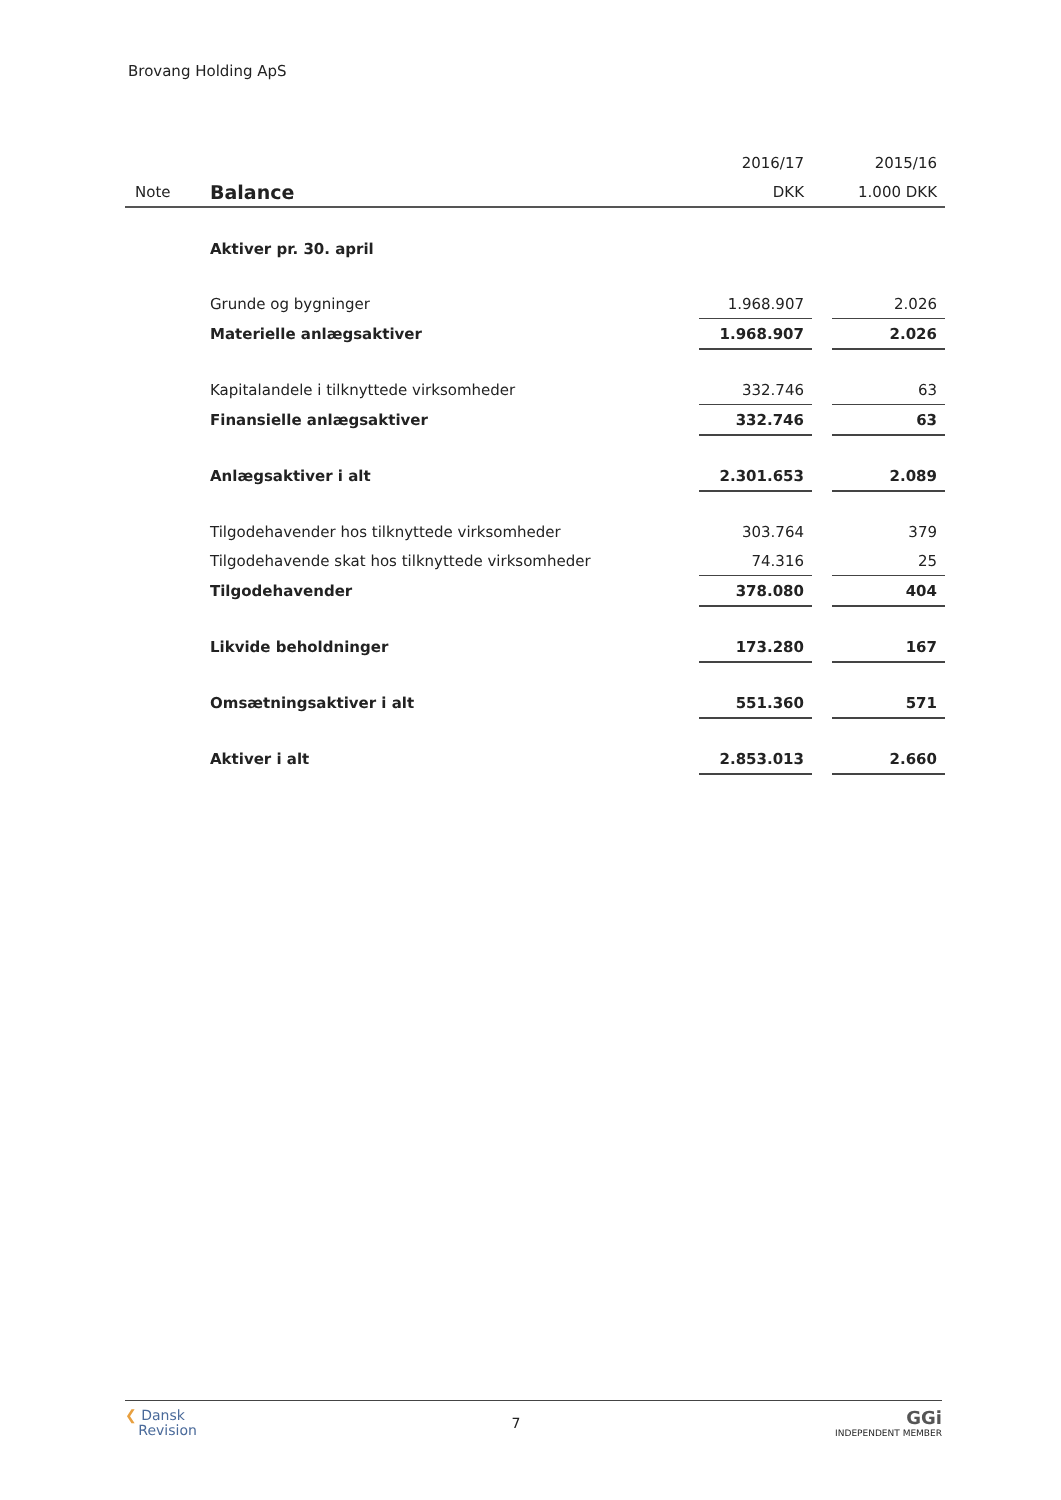Brovang Holding ApS
| | | 2016/17 | | 2015/16 |
| --- | --- | --- | --- | --- |
| Note | Balance | DKK | | 1.000 DKK |
| | Aktiver pr. 30. april | | | |
| | Grunde og bygninger | 1.968.907 | | 2.026 |
| | Materielle anlægsaktiver | 1.968.907 | | 2.026 |
| | Kapitalandele i tilknyttede virksomheder | 332.746 | | 63 |
| | Finansielle anlægsaktiver | 332.746 | | 63 |
| | Anlægsaktiver i alt | 2.301.653 | | 2.089 |
| | Tilgodehavender hos tilknyttede virksomheder | 303.764 | | 379 |
| | Tilgodehavende skat hos tilknyttede virksomheder | 74.316 | | 25 |
| | Tilgodehavender | 378.080 | | 404 |
| | Likvide beholdninger | 173.280 | | 167 |
| | Omsætningsaktiver i alt | 551.360 | | 571 |
| | Aktiver i alt | 2.853.013 | | 2.660 |
❮ Dansk
Revision
7
GGi
INDEPENDENT MEMBER